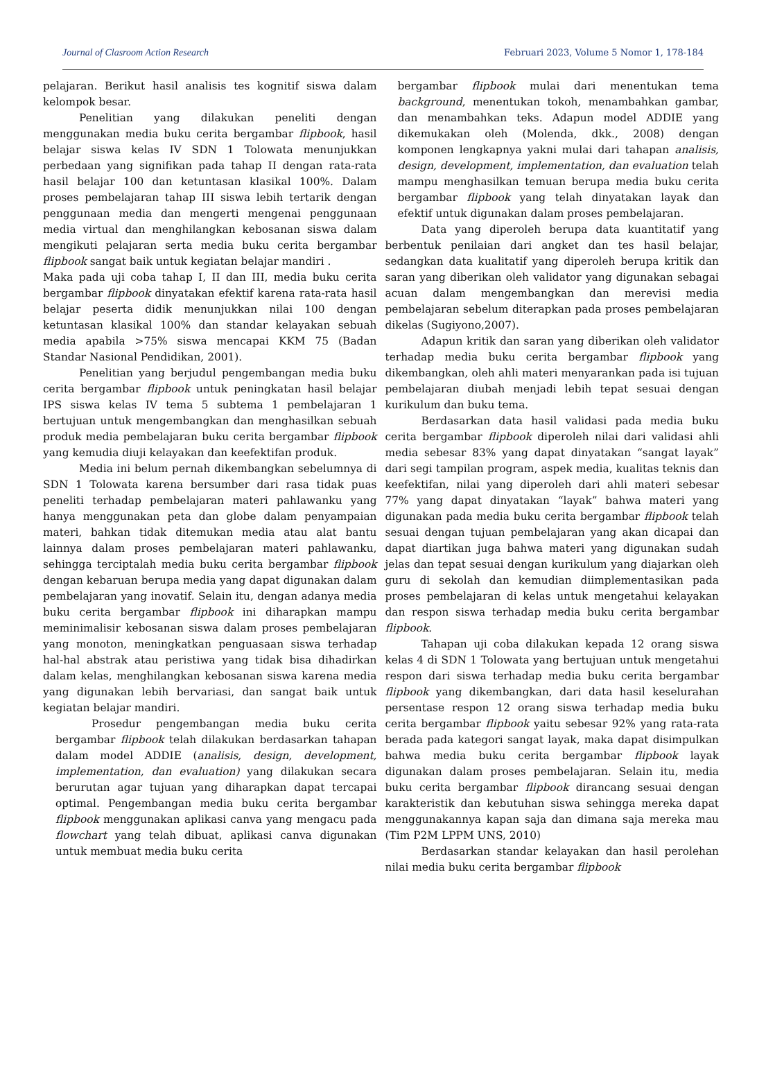Journal of Clasroom Action Research Februari 2023, Volume 5 Nomor 1, 178-184
pelajaran. Berikut hasil analisis tes kognitif siswa dalam kelompok besar.
Penelitian yang dilakukan peneliti dengan menggunakan media buku cerita bergambar flipbook, hasil belajar siswa kelas IV SDN 1 Tolowata menunjukkan perbedaan yang signifikan pada tahap II dengan rata-rata hasil belajar 100 dan ketuntasan klasikal 100%. Dalam proses pembelajaran tahap III siswa lebih tertarik dengan penggunaan media dan mengerti mengenai penggunaan media virtual dan menghilangkan kebosanan siswa dalam mengikuti pelajaran serta media buku cerita bergambar flipbook sangat baik untuk kegiatan belajar mandiri .
Maka pada uji coba tahap I, II dan III, media buku cerita bergambar flipbook dinyatakan efektif karena rata-rata hasil belajar peserta didik menunjukkan nilai 100 dengan ketuntasan klasikal 100% dan standar kelayakan sebuah media apabila >75% siswa mencapai KKM 75 (Badan Standar Nasional Pendidikan, 2001).
Penelitian yang berjudul pengembangan media buku cerita bergambar flipbook untuk peningkatan hasil belajar IPS siswa kelas IV tema 5 subtema 1 pembelajaran 1 bertujuan untuk mengembangkan dan menghasilkan sebuah produk media pembelajaran buku cerita bergambar flipbook yang kemudia diuji kelayakan dan keefektifan produk.
Media ini belum pernah dikembangkan sebelumnya di SDN 1 Tolowata karena bersumber dari rasa tidak puas peneliti terhadap pembelajaran materi pahlawanku yang hanya menggunakan peta dan globe dalam penyampaian materi, bahkan tidak ditemukan media atau alat bantu lainnya dalam proses pembelajaran materi pahlawanku, sehingga terciptalah media buku cerita bergambar flipbook dengan kebaruan berupa media yang dapat digunakan dalam pembelajaran yang inovatif. Selain itu, dengan adanya media buku cerita bergambar flipbook ini diharapkan mampu meminimalisir kebosanan siswa dalam proses pembelajaran yang monoton, meningkatkan penguasaan siswa terhadap hal-hal abstrak atau peristiwa yang tidak bisa dihadirkan dalam kelas, menghilangkan kebosanan siswa karena media yang digunakan lebih bervariasi, dan sangat baik untuk kegiatan belajar mandiri.
Prosedur pengembangan media buku cerita bergambar flipbook telah dilakukan berdasarkan tahapan dalam model ADDIE (analisis, design, development, implementation, dan evaluation) yang dilakukan secara berurutan agar tujuan yang diharapkan dapat tercapai optimal. Pengembangan media buku cerita bergambar flipbook menggunakan aplikasi canva yang mengacu pada flowchart yang telah dibuat, aplikasi canva digunakan untuk membuat media buku cerita
bergambar flipbook mulai dari menentukan tema background, menentukan tokoh, menambahkan gambar, dan menambahkan teks. Adapun model ADDIE yang dikemukakan oleh (Molenda, dkk., 2008) dengan komponen lengkapnya yakni mulai dari tahapan analisis, design, development, implementation, dan evaluation telah mampu menghasilkan temuan berupa media buku cerita bergambar flipbook yang telah dinyatakan layak dan efektif untuk digunakan dalam proses pembelajaran.
Data yang diperoleh berupa data kuantitatif yang berbentuk penilaian dari angket dan tes hasil belajar, sedangkan data kualitatif yang diperoleh berupa kritik dan saran yang diberikan oleh validator yang digunakan sebagai acuan dalam mengembangkan dan merevisi media pembelajaran sebelum diterapkan pada proses pembelajaran dikelas (Sugiyono,2007).
Adapun kritik dan saran yang diberikan oleh validator terhadap media buku cerita bergambar flipbook yang dikembangkan, oleh ahli materi menyarankan pada isi tujuan pembelajaran diubah menjadi lebih tepat sesuai dengan kurikulum dan buku tema.
Berdasarkan data hasil validasi pada media buku cerita bergambar flipbook diperoleh nilai dari validasi ahli media sebesar 83% yang dapat dinyatakan “sangat layak” dari segi tampilan program, aspek media, kualitas teknis dan keefektifan, nilai yang diperoleh dari ahli materi sebesar 77% yang dapat dinyatakan “layak” bahwa materi yang digunakan pada media buku cerita bergambar flipbook telah sesuai dengan tujuan pembelajaran yang akan dicapai dan dapat diartikan juga bahwa materi yang digunakan sudah jelas dan tepat sesuai dengan kurikulum yang diajarkan oleh guru di sekolah dan kemudian diimplementasikan pada proses pembelajaran di kelas untuk mengetahui kelayakan dan respon siswa terhadap media buku cerita bergambar flipbook.
Tahapan uji coba dilakukan kepada 12 orang siswa kelas 4 di SDN 1 Tolowata yang bertujuan untuk mengetahui respon dari siswa terhadap media buku cerita bergambar flipbook yang dikembangkan, dari data hasil keselurahan persentase respon 12 orang siswa terhadap media buku cerita bergambar flipbook yaitu sebesar 92% yang rata-rata berada pada kategori sangat layak, maka dapat disimpulkan bahwa media buku cerita bergambar flipbook layak digunakan dalam proses pembelajaran. Selain itu, media buku cerita bergambar flipbook dirancang sesuai dengan karakteristik dan kebutuhan siswa sehingga mereka dapat menggunakannya kapan saja dan dimana saja mereka mau (Tim P2M LPPM UNS, 2010)
Berdasarkan standar kelayakan dan hasil perolehan nilai media buku cerita bergambar flipbook